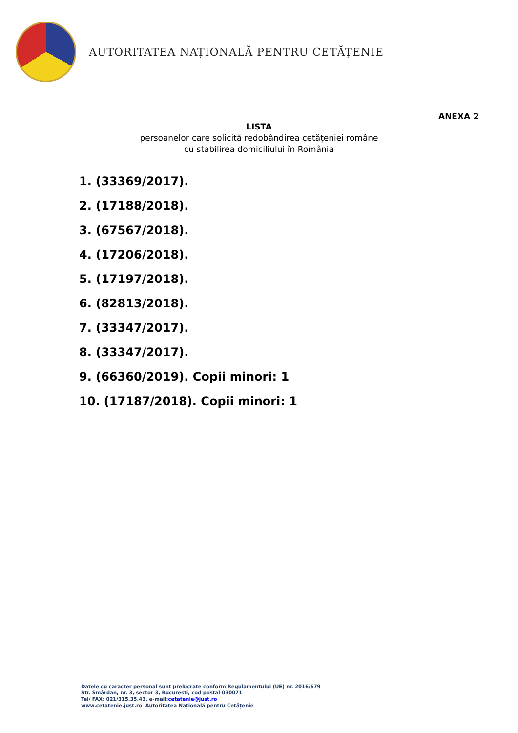AUTORITATEA NAȚIONALĂ PENTRU CETĂȚENIE
ANEXA 2
LISTA
persoanelor care solicită redobândirea cetăţeniei române
cu stabilirea domiciliului în România
1. (33369/2017).
2. (17188/2018).
3. (67567/2018).
4. (17206/2018).
5. (17197/2018).
6. (82813/2018).
7. (33347/2017).
8. (33347/2017).
9. (66360/2019). Copii minori: 1
10. (17187/2018). Copii minori: 1
Datele cu caracter personal sunt prelucrate conform Regulamentului (UE) nr. 2016/679
Str. Smârdan, nr. 3, sector 3, Bucureşti, cod postal 030071
Tel/ FAX: 021/315.35.43, e-mail:cetatenie@just.ro
www.cetatenie.just.ro Autoritatea Națională pentru Cetățenie